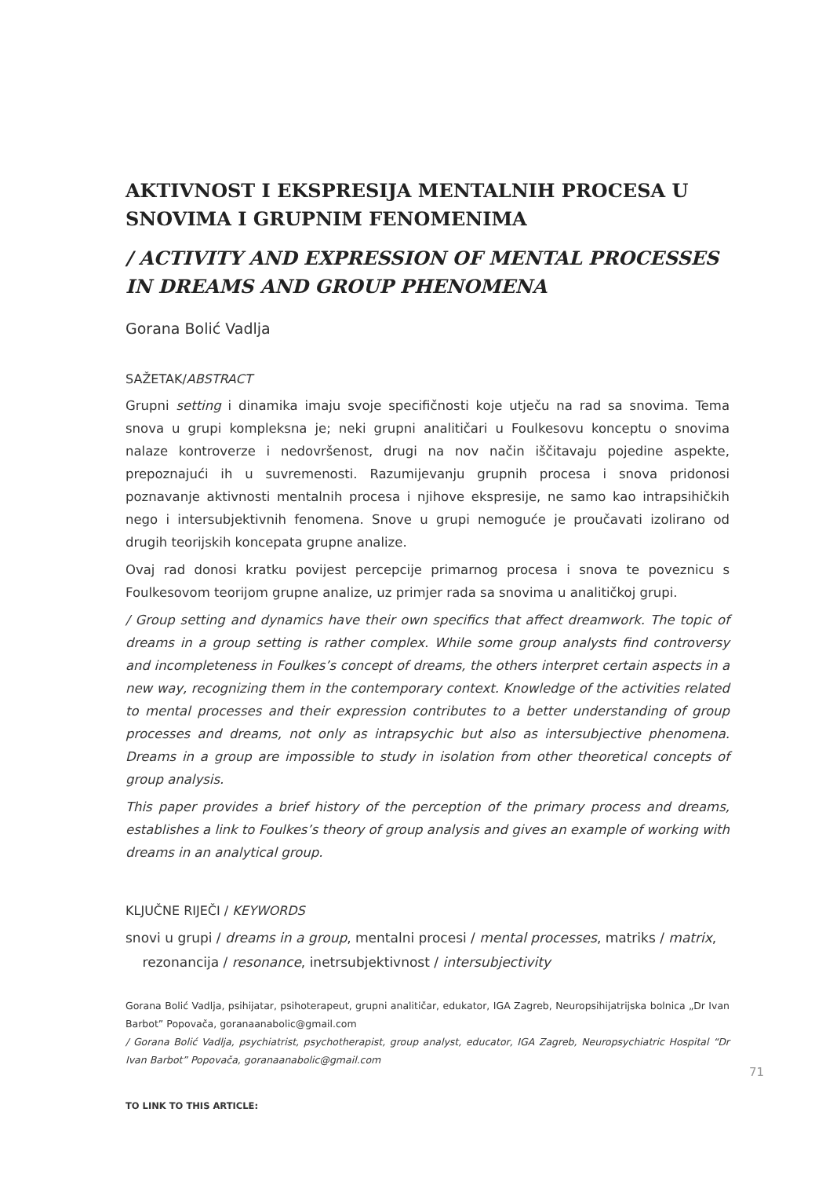AKTIVNOST I EKSPRESIJA MENTALNIH PROCESA U SNOVIMA I GRUPNIM FENOMENIMA
/ ACTIVITY AND EXPRESSION OF MENTAL PROCESSES IN DREAMS AND GROUP PHENOMENA
Gorana Bolić Vadlja
SAŽETAK/ABSTRACT
Grupni setting i dinamika imaju svoje specifičnosti koje utječu na rad sa snovima. Tema snova u grupi kompleksna je; neki grupni analitičari u Foulkesovu konceptu o snovima nalaze kontroverze i nedovršenost, drugi na nov način iščitavaju pojedine aspekte, prepoznajući ih u suvremenosti. Razumijevanju grupnih procesa i snova pridonosi poznavanje aktivnosti mentalnih procesa i njihove ekspresije, ne samo kao intrapsihičkih nego i intersubjektivnih fenomena. Snove u grupi nemoguće je proučavati izolirano od drugih teorijskih koncepata grupne analize.
Ovaj rad donosi kratku povijest percepcije primarnog procesa i snova te poveznicu s Foulkesovom teorijom grupne analize, uz primjer rada sa snovima u analitičkoj grupi.
/ Group setting and dynamics have their own specifics that affect dreamwork. The topic of dreams in a group setting is rather complex. While some group analysts find controversy and incompleteness in Foulkes’s concept of dreams, the others interpret certain aspects in a new way, recognizing them in the contemporary context. Knowledge of the activities related to mental processes and their expression contributes to a better understanding of group processes and dreams, not only as intrapsychic but also as intersubjective phenomena. Dreams in a group are impossible to study in isolation from other theoretical concepts of group analysis.
This paper provides a brief history of the perception of the primary process and dreams, establishes a link to Foulkes’s theory of group analysis and gives an example of working with dreams in an analytical group.
KLJUČNE RIJEČI / KEYWORDS
snovi u grupi / dreams in a group, mentalni procesi / mental processes, matriks / matrix,
rezonancija / resonance, inetrsubjektivnost / intersubjectivity
Gorana Bolić Vadlja, psihijatar, psihoterapeut, grupni analitičar, edukator, IGA Zagreb, Neuropsihijatrijska bolnica „Dr Ivan Barbot” Popovača, goranaanabolic@gmail.com
/ Gorana Bolić Vadlja, psychiatrist, psychotherapist, group analyst, educator, IGA Zagreb, Neuropsychiatric Hospital “Dr Ivan Barbot” Popovača, goranaanabolic@gmail.com
TO LINK TO THIS ARTICLE:
71